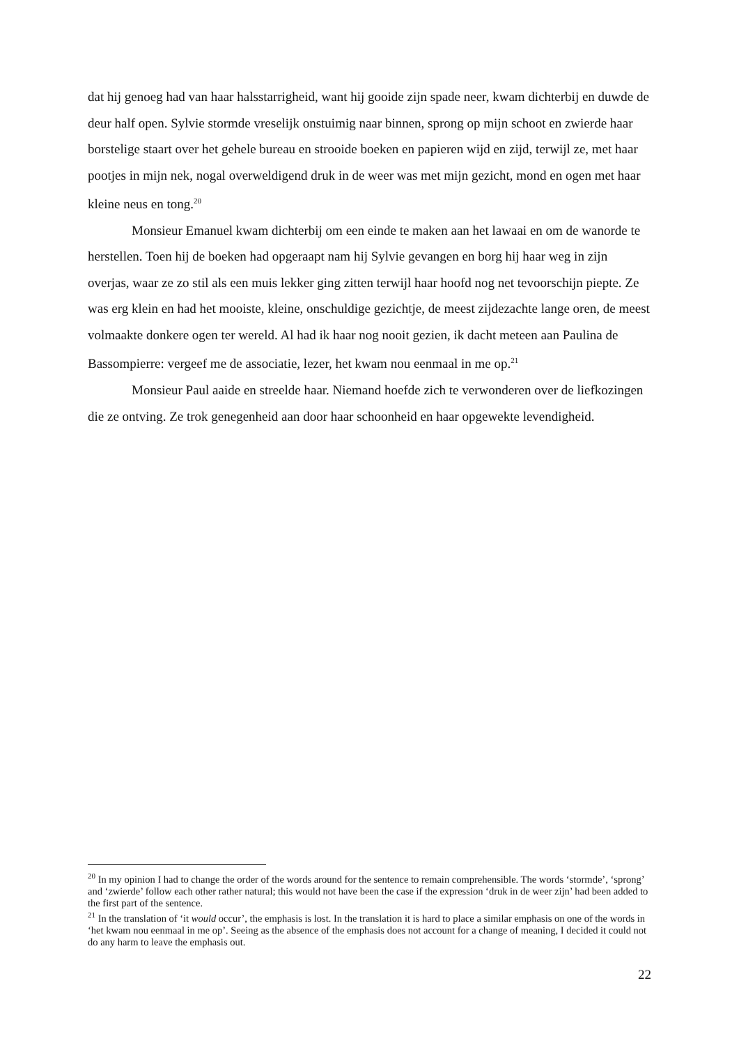dat hij genoeg had van haar halsstarrigheid, want hij gooide zijn spade neer, kwam dichterbij en duwde de deur half open. Sylvie stormde vreselijk onstuimig naar binnen, sprong op mijn schoot en zwierde haar borstelige staart over het gehele bureau en strooide boeken en papieren wijd en zijd, terwijl ze, met haar pootjes in mijn nek, nogal overweldigend druk in de weer was met mijn gezicht, mond en ogen met haar kleine neus en tong.<sup>20</sup>
Monsieur Emanuel kwam dichterbij om een einde te maken aan het lawaai en om de wanorde te herstellen. Toen hij de boeken had opgeraapt nam hij Sylvie gevangen en borg hij haar weg in zijn overjas, waar ze zo stil als een muis lekker ging zitten terwijl haar hoofd nog net tevoorschijn piepte. Ze was erg klein en had het mooiste, kleine, onschuldige gezichtje, de meest zijdezachte lange oren, de meest volmaakte donkere ogen ter wereld. Al had ik haar nog nooit gezien, ik dacht meteen aan Paulina de Bassompierre: vergeef me de associatie, lezer, het kwam nou eenmaal in me op.<sup>21</sup>
Monsieur Paul aaide en streelde haar. Niemand hoefde zich te verwonderen over de liefkozingen die ze ontving. Ze trok genegenheid aan door haar schoonheid en haar opgewekte levendigheid.
<sup>20</sup> In my opinion I had to change the order of the words around for the sentence to remain comprehensible. The words ‘stormde’, ‘sprong’ and ‘zwierde’ follow each other rather natural; this would not have been the case if the expression ‘druk in de weer zijn’ had been added to the first part of the sentence.
<sup>21</sup> In the translation of ‘it would occur’, the emphasis is lost. In the translation it is hard to place a similar emphasis on one of the words in ‘het kwam nou eenmaal in me op’. Seeing as the absence of the emphasis does not account for a change of meaning, I decided it could not do any harm to leave the emphasis out.
22